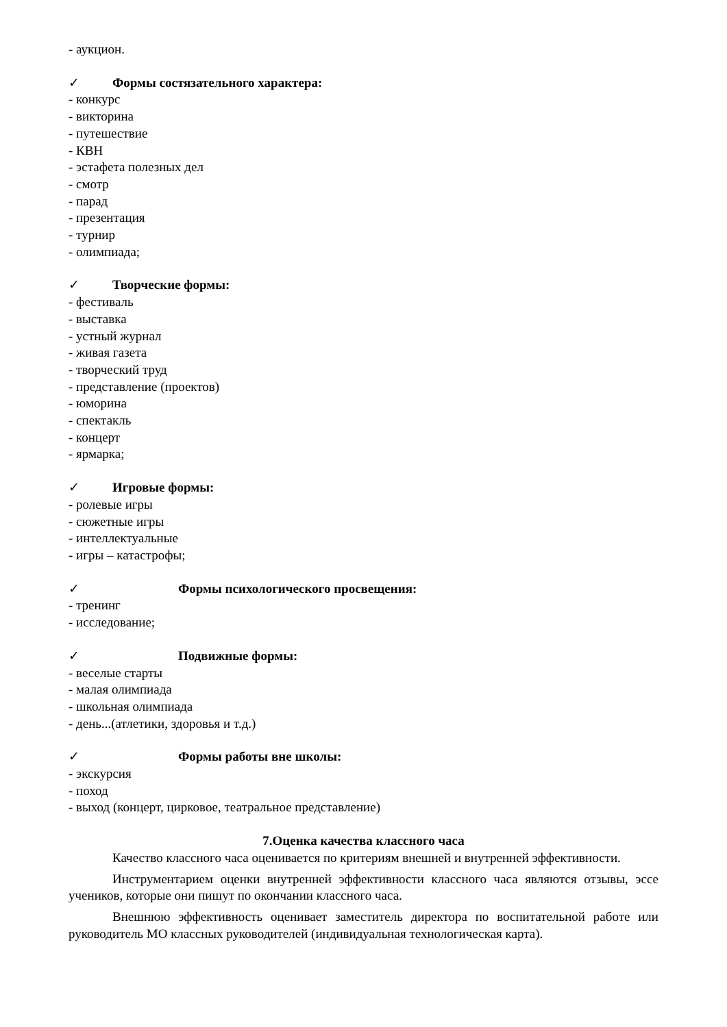- аукцион.
✓ Формы состязательного характера:
- конкурс
- викторина
- путешествие
- КВН
- эстафета полезных дел
- смотр
- парад
- презентация
- турнир
- олимпиада;
✓ Творческие формы:
- фестиваль
- выставка
- устный журнал
- живая газета
- творческий труд
- представление (проектов)
- юморина
- спектакль
- концерт
- ярмарка;
✓ Игровые формы:
- ролевые игры
- сюжетные игры
- интеллектуальные
- игры – катастрофы;
✓ Формы психологического просвещения:
- тренинг
- исследование;
✓ Подвижные формы:
- веселые старты
- малая олимпиада
- школьная олимпиада
- день...(атлетики, здоровья и т.д.)
✓ Формы работы вне школы:
- экскурсия
- поход
- выход (концерт, цирковое, театральное представление)
7.Оценка качества классного часа
Качество классного часа оценивается по критериям внешней и внутренней эффективности.
Инструментарием оценки внутренней эффективности классного часа являются отзывы, эссе учеников, которые они пишут по окончании классного часа.
Внешнюю эффективность оценивает заместитель директора по воспитательной работе или руководитель МО классных руководителей (индивидуальная технологическая карта).